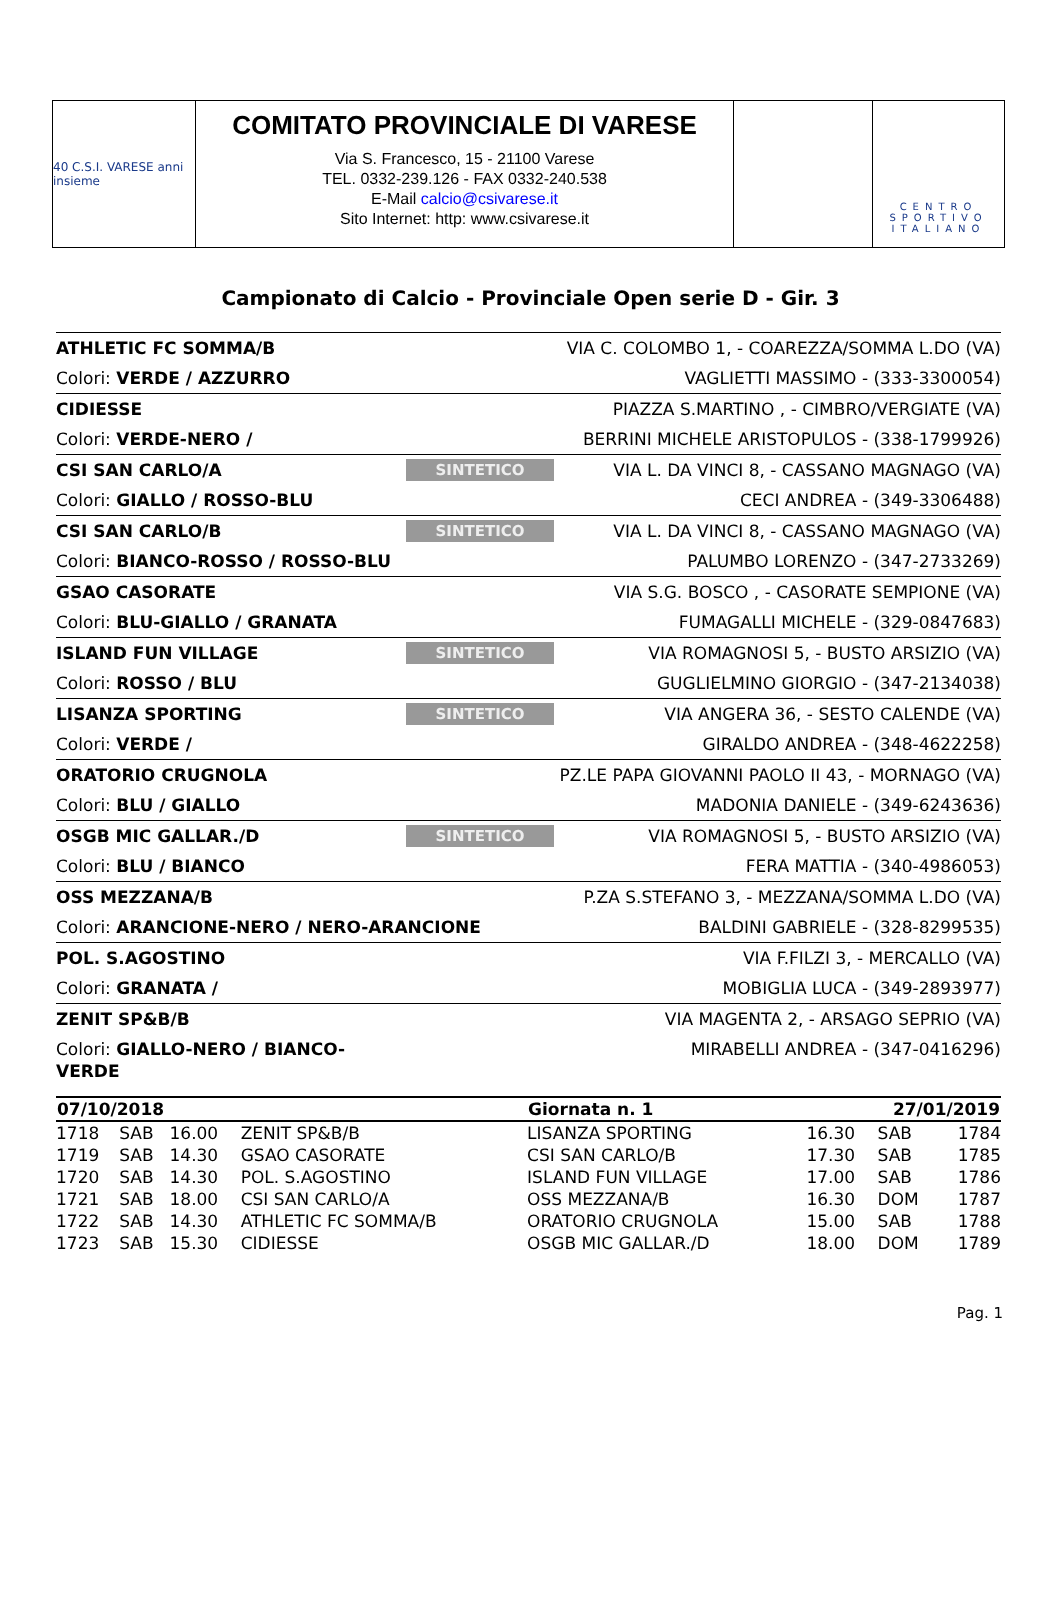40 C.S.I. VARESE anni insieme
COMITATO PROVINCIALE DI VARESE
Via S. Francesco, 15 - 21100 Varese
TEL. 0332-239.126 - FAX 0332-240.538
E-Mail calcio@csivarese.it
Sito Internet: http: www.csivarese.it
CENTRO SPORTIVO ITALIANO
Campionato di Calcio - Provinciale Open serie D - Gir. 3
ATHLETIC FC SOMMA/B VIA C. COLOMBO 1, - COAREZZA/SOMMA L.DO (VA) Colori: VERDE / AZZURRO VAGLIETTI MASSIMO - (333-3300054)
CIDIESSE PIAZZA S.MARTINO , - CIMBRO/VERGIATE (VA) Colori: VERDE-NERO / BERRINI MICHELE ARISTOPULOS - (338-1799926)
CSI SAN CARLO/A SINTETICO VIA L. DA VINCI 8, - CASSANO MAGNAGO (VA) Colori: GIALLO / ROSSO-BLU CECI ANDREA - (349-3306488)
CSI SAN CARLO/B SINTETICO VIA L. DA VINCI 8, - CASSANO MAGNAGO (VA) Colori: BIANCO-ROSSO / ROSSO-BLU PALUMBO LORENZO - (347-2733269)
GSAO CASORATE VIA S.G. BOSCO , - CASORATE SEMPIONE (VA) Colori: BLU-GIALLO / GRANATA FUMAGALLI MICHELE - (329-0847683)
ISLAND FUN VILLAGE SINTETICO VIA ROMAGNOSI 5, - BUSTO ARSIZIO (VA) Colori: ROSSO / BLU GUGLIELMINO GIORGIO - (347-2134038)
LISANZA SPORTING SINTETICO VIA ANGERA 36, - SESTO CALENDE (VA) Colori: VERDE / GIRALDO ANDREA - (348-4622258)
ORATORIO CRUGNOLA PZ.LE PAPA GIOVANNI PAOLO II 43, - MORNAGO (VA) Colori: BLU / GIALLO MADONIA DANIELE - (349-6243636)
OSGB MIC GALLAR./D SINTETICO VIA ROMAGNOSI 5, - BUSTO ARSIZIO (VA) Colori: BLU / BIANCO FERA MATTIA - (340-4986053)
OSS MEZZANA/B P.ZA S.STEFANO 3, - MEZZANA/SOMMA L.DO (VA) Colori: ARANCIONE-NERO / NERO-ARANCIONE BALDINI GABRIELE - (328-8299535)
POL. S.AGOSTINO VIA F.FILZI 3, - MERCALLO (VA) Colori: GRANATA / MOBIGLIA LUCA - (349-2893977)
ZENIT SP&B/B VIA MAGENTA 2, - ARSAGO SEPRIO (VA) Colori: GIALLO-NERO / BIANCO-VERDE MIRABELLI ANDREA - (347-0416296)
| 07/10/2018 | | | | Giornata n. 1 | | 27/01/2019 | | |
| --- | --- | --- | --- | --- | --- | --- | --- | --- |
| 1718 | SAB | 16.00 | ZENIT SP&B/B | LISANZA SPORTING | | 16.30 | SAB | 1784 |
| 1719 | SAB | 14.30 | GSAO CASORATE | CSI SAN CARLO/B | | 17.30 | SAB | 1785 |
| 1720 | SAB | 14.30 | POL. S.AGOSTINO | ISLAND FUN VILLAGE | | 17.00 | SAB | 1786 |
| 1721 | SAB | 18.00 | CSI SAN CARLO/A | OSS MEZZANA/B | | 16.30 | DOM | 1787 |
| 1722 | SAB | 14.30 | ATHLETIC FC SOMMA/B | ORATORIO CRUGNOLA | | 15.00 | SAB | 1788 |
| 1723 | SAB | 15.30 | CIDIESSE | OSGB MIC GALLAR./D | | 18.00 | DOM | 1789 |
Pag. 1